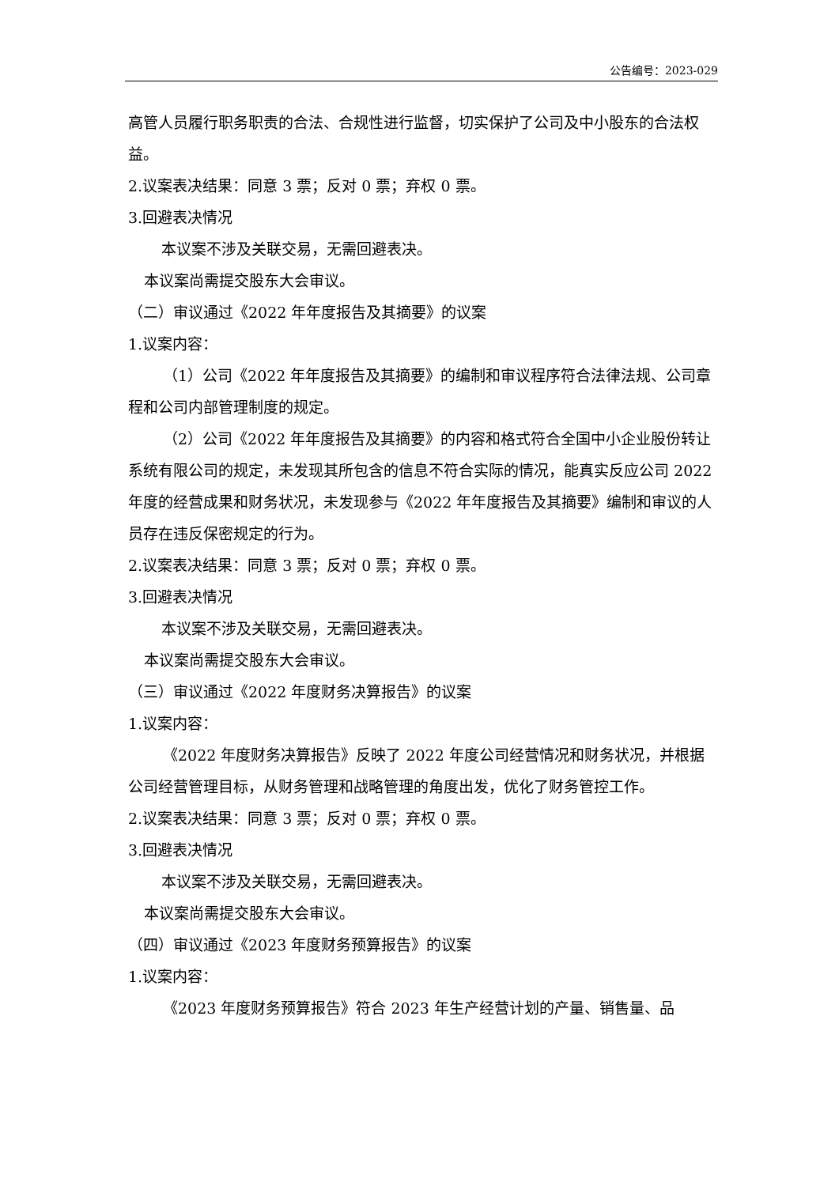公告编号：2023-029
高管人员履行职务职责的合法、合规性进行监督，切实保护了公司及中小股东的合法权益。
2.议案表决结果：同意 3 票；反对 0 票；弃权 0 票。
3.回避表决情况
本议案不涉及关联交易，无需回避表决。
本议案尚需提交股东大会审议。
（二）审议通过《2022 年年度报告及其摘要》的议案
1.议案内容：
（1）公司《2022 年年度报告及其摘要》的编制和审议程序符合法律法规、公司章程和公司内部管理制度的规定。
（2）公司《2022 年年度报告及其摘要》的内容和格式符合全国中小企业股份转让系统有限公司的规定，未发现其所包含的信息不符合实际的情况，能真实反应公司 2022 年度的经营成果和财务状况，未发现参与《2022 年年度报告及其摘要》编制和审议的人员存在违反保密规定的行为。
2.议案表决结果：同意 3 票；反对 0 票；弃权 0 票。
3.回避表决情况
本议案不涉及关联交易，无需回避表决。
本议案尚需提交股东大会审议。
（三）审议通过《2022 年度财务决算报告》的议案
1.议案内容：
《2022 年度财务决算报告》反映了 2022 年度公司经营情况和财务状况，并根据公司经营管理目标，从财务管理和战略管理的角度出发，优化了财务管控工作。
2.议案表决结果：同意 3 票；反对 0 票；弃权 0 票。
3.回避表决情况
本议案不涉及关联交易，无需回避表决。
本议案尚需提交股东大会审议。
（四）审议通过《2023 年度财务预算报告》的议案
1.议案内容：
《2023 年度财务预算报告》符合 2023 年生产经营计划的产量、销售量、品